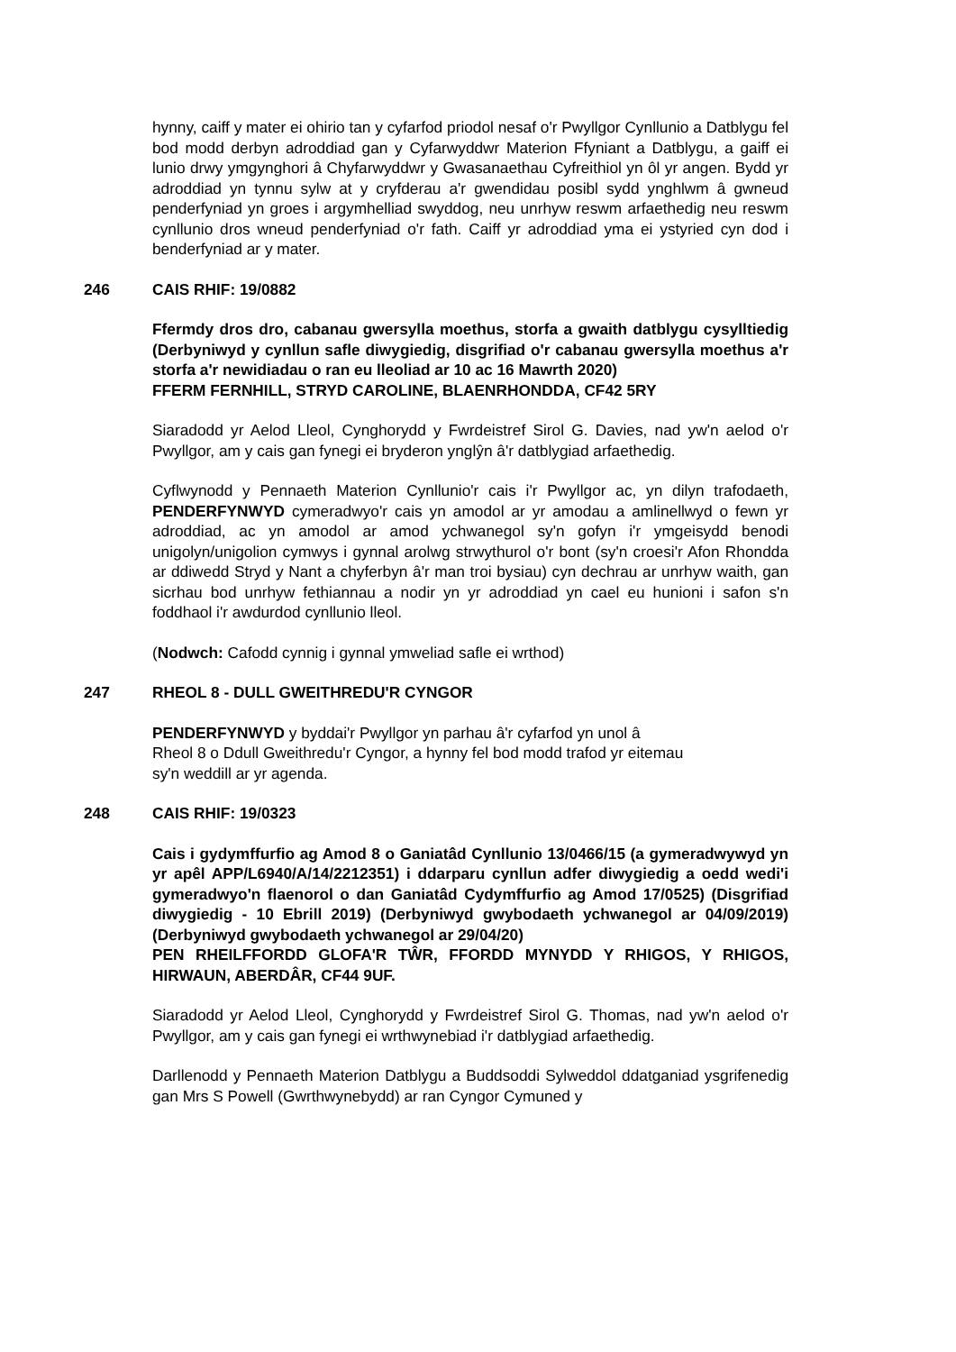hynny, caiff y mater ei ohirio tan y cyfarfod priodol nesaf o'r Pwyllgor Cynllunio a Datblygu fel bod modd derbyn adroddiad gan y Cyfarwyddwr Materion Ffyniant a Datblygu, a gaiff ei lunio drwy ymgynghori â Chyfarwyddwr y Gwasanaethau Cyfreithiol yn ôl yr angen. Bydd yr adroddiad yn tynnu sylw at y cryfderau a'r gwendidau posibl sydd ynghlwm â gwneud penderfyniad yn groes i argymhelliad swyddog, neu unrhyw reswm arfaethedig neu reswm cynllunio dros wneud penderfyniad o'r fath. Caiff yr adroddiad yma ei ystyried cyn dod i benderfyniad ar y mater.
246 CAIS RHIF: 19/0882
Ffermdy dros dro, cabanau gwersylla moethus, storfa a gwaith datblygu cysylltiedig (Derbyniwyd y cynllun safle diwygiedig, disgrifiad o'r cabanau gwersylla moethus a'r storfa a'r newidiadau o ran eu lleoliad ar 10 ac 16 Mawrth 2020)
FFERM FERNHILL, STRYD CAROLINE, BLAENRHONDDA, CF42 5RY
Siaradodd yr Aelod Lleol, Cynghorydd y Fwrdeistref Sirol G. Davies, nad yw'n aelod o'r Pwyllgor, am y cais gan fynegi ei bryderon ynglŷn â'r datblygiad arfaethedig.
Cyflwynodd y Pennaeth Materion Cynllunio'r cais i'r Pwyllgor ac, yn dilyn trafodaeth, PENDERFYNWYD cymeradwyo'r cais yn amodol ar yr amodau a amlinellwyd o fewn yr adroddiad, ac yn amodol ar amod ychwanegol sy'n gofyn i'r ymgeisydd benodi unigolyn/unigolion cymwys i gynnal arolwg strwythurol o'r bont (sy'n croesi'r Afon Rhondda ar ddiwedd Stryd y Nant a chyferbyn â'r man troi bysiau) cyn dechrau ar unrhyw waith, gan sicrhau bod unrhyw fethiannau a nodir yn yr adroddiad yn cael eu hunioni i safon s'n foddhaol i'r awdurdod cynllunio lleol.
(Nodwch: Cafodd cynnig i gynnal ymweliad safle ei wrthod)
247 RHEOL 8 - DULL GWEITHREDU'R CYNGOR
PENDERFYNWYD y byddai'r Pwyllgor yn parhau â'r cyfarfod yn unol â
Rheol 8 o Ddull Gweithredu'r Cyngor, a hynny fel bod modd trafod yr eitemau
sy'n weddill ar yr agenda.
248 CAIS RHIF: 19/0323
Cais i gydymffurfio ag Amod 8 o Ganiatâd Cynllunio 13/0466/15 (a gymeradwywyd yn yr apêl APP/L6940/A/14/2212351) i ddarparu cynllun adfer diwygiedig a oedd wedi'i gymeradwyo'n flaenorol o dan Ganiatâd Cydymffurfio ag Amod 17/0525) (Disgrifiad diwygiedig - 10 Ebrill 2019) (Derbyniwyd gwybodaeth ychwanegol ar 04/09/2019) (Derbyniwyd gwybodaeth ychwanegol ar 29/04/20)
PEN RHEILFFORDD GLOFA'R TŴR, FFORDD MYNYDD Y RHIGOS, Y RHIGOS, HIRWAUN, ABERDÂR, CF44 9UF.
Siaradodd yr Aelod Lleol, Cynghorydd y Fwrdeistref Sirol G. Thomas, nad yw'n aelod o'r Pwyllgor, am y cais gan fynegi ei wrthwynebiad i'r datblygiad arfaethedig.
Darllenodd y Pennaeth Materion Datblygu a Buddsoddi Sylweddol ddatganiad ysgrifenedig gan Mrs S Powell (Gwrthwynebydd) ar ran Cyngor Cymuned y